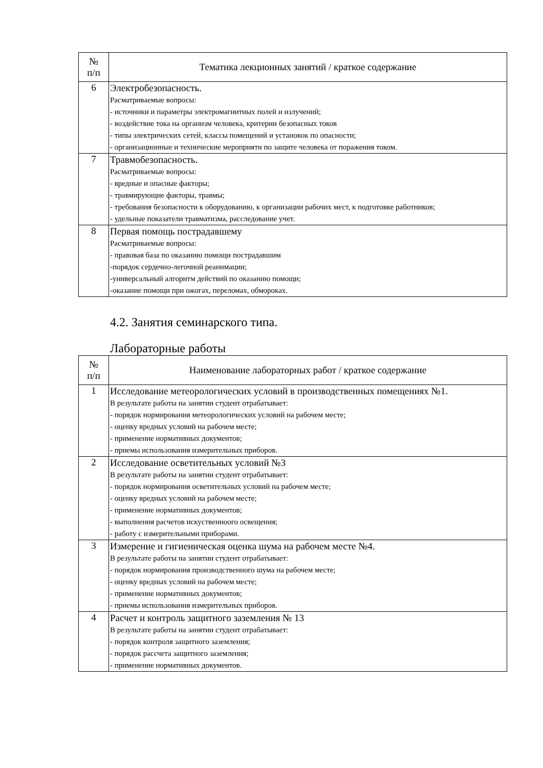| № п/п | Тематика лекционных занятий / краткое содержание |
| --- | --- |
| 6 | Электробезопасность. Расматриваемые вопросы: - источники и параметры электромагнитных полей и излучений; - воздействие тока на организм человека, критерии безопасных токов - типы электрических сетей, классы помещений и установок по опасности; - организационные и технические мероприяти по защите человека от поражения током. |
| 7 | Травмобезопасность. Расматриваемые вопросы: - вредные и опасные факторы; - травмирующие факторы, травмы; - требования безопасности к оборудованию, к организации рабочих мест, к подготовке работников; - удельные показатели травматизма, расследование учет. |
| 8 | Первая помощь пострадавшему Расматриваемые вопросы: - правовая база по оказанию помощи пострадавшим -порядок сердечно-легочной реанимации; -универсальный алгоритм действий по оказанию помощи; -оказание помощи при ожогах, переломах, обмороках. |
4.2. Занятия семинарского типа.
Лабораторные работы
| № п/п | Наименование лабораторных работ / краткое содержание |
| --- | --- |
| 1 | Исследование метеорологических условий в производственных помещениях №1. В результате работы на занятии студент отрабатывает: - порядок нормирования метеорологических условий на рабочем месте; - оценку вредных условий на рабочем месте; - применение нормативных документов; - приемы использования измерительных приборов. |
| 2 | Исследование осветительных условий №3 В результате работы на занятии студент отрабатывает: - порядок нормирования осветительных условий на рабочем месте; - оценку вредных условий на рабочем месте; - применение нормативных документов; - выполнения расчетов искуственноого освещения; - работу с измерительными приборами. |
| 3 | Измерение и гигиеническая оценка шума на рабочем месте №4. В результате работы на занятии студент отрабатывает: - порядок нормирования производственного шума на рабочем месте; - оценку вредных условий на рабочем месте; - применение нормативных документов; - приемы использования измерительных приборов. |
| 4 | Расчет и контроль защитного заземления № 13 В результате работы на занятии студент отрабатывает: - порядок контроля защитного заземления; - порядок рассчета защитного заземления; - применение нормативных документов. |